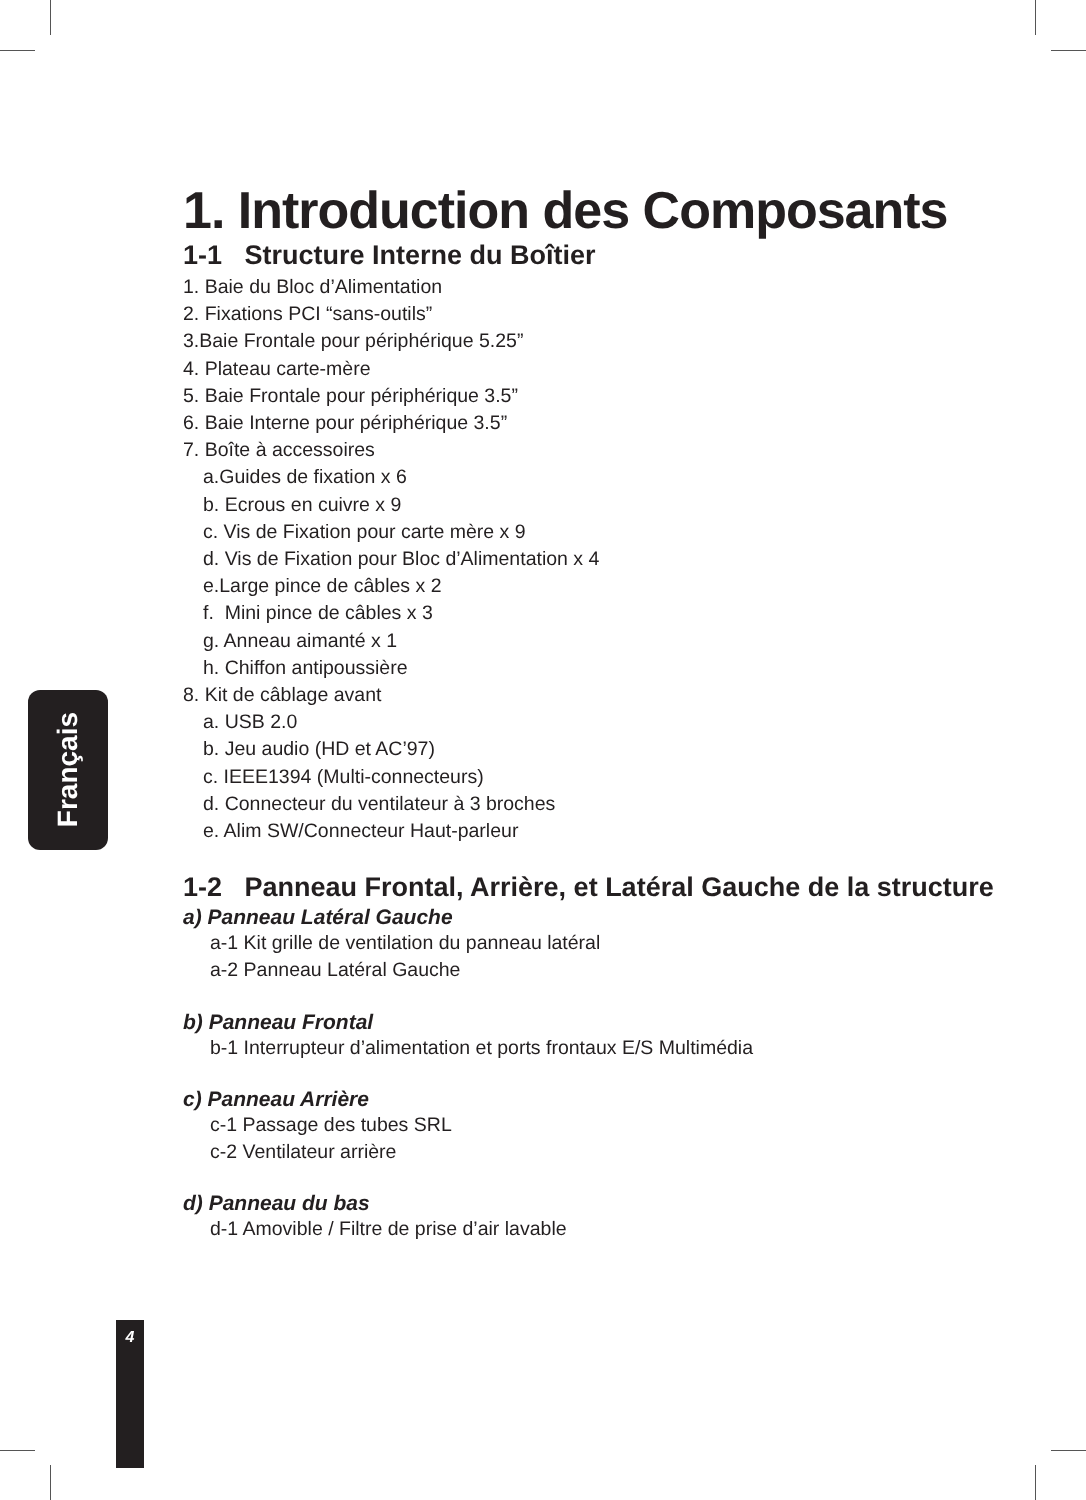Français
1. Introduction des Composants
1-1 Structure Interne du Boîtier
1. Baie du Bloc d’Alimentation
2. Fixations PCI “sans-outils”
3.Baie Frontale pour périphérique 5.25”
4. Plateau carte-mère
5. Baie Frontale pour périphérique 3.5”
6. Baie Interne pour périphérique 3.5”
7. Boîte à accessoires
a.Guides de fixation x 6
b. Ecrous en cuivre x 9
c. Vis de Fixation pour carte mère x 9
d. Vis de Fixation pour Bloc d’Alimentation x 4
e.Large pince de câbles x 2
f. Mini pince de câbles x 3
g. Anneau aimanté x 1
h. Chiffon antipoussière
8. Kit de câblage avant
a. USB 2.0
b. Jeu audio (HD et AC’97)
c. IEEE1394 (Multi-connecteurs)
d. Connecteur du ventilateur à 3 broches
e. Alim SW/Connecteur Haut-parleur
1-2 Panneau Frontal, Arrière, et Latéral Gauche de la structure
a) Panneau Latéral Gauche
a-1 Kit grille de ventilation du panneau latéral
a-2 Panneau Latéral Gauche
b) Panneau Frontal
b-1 Interrupteur d’alimentation et ports frontaux E/S Multimédia
c) Panneau Arrière
c-1 Passage des tubes SRL
c-2 Ventilateur arrière
d) Panneau du bas
d-1 Amovible / Filtre de prise d’air lavable
4